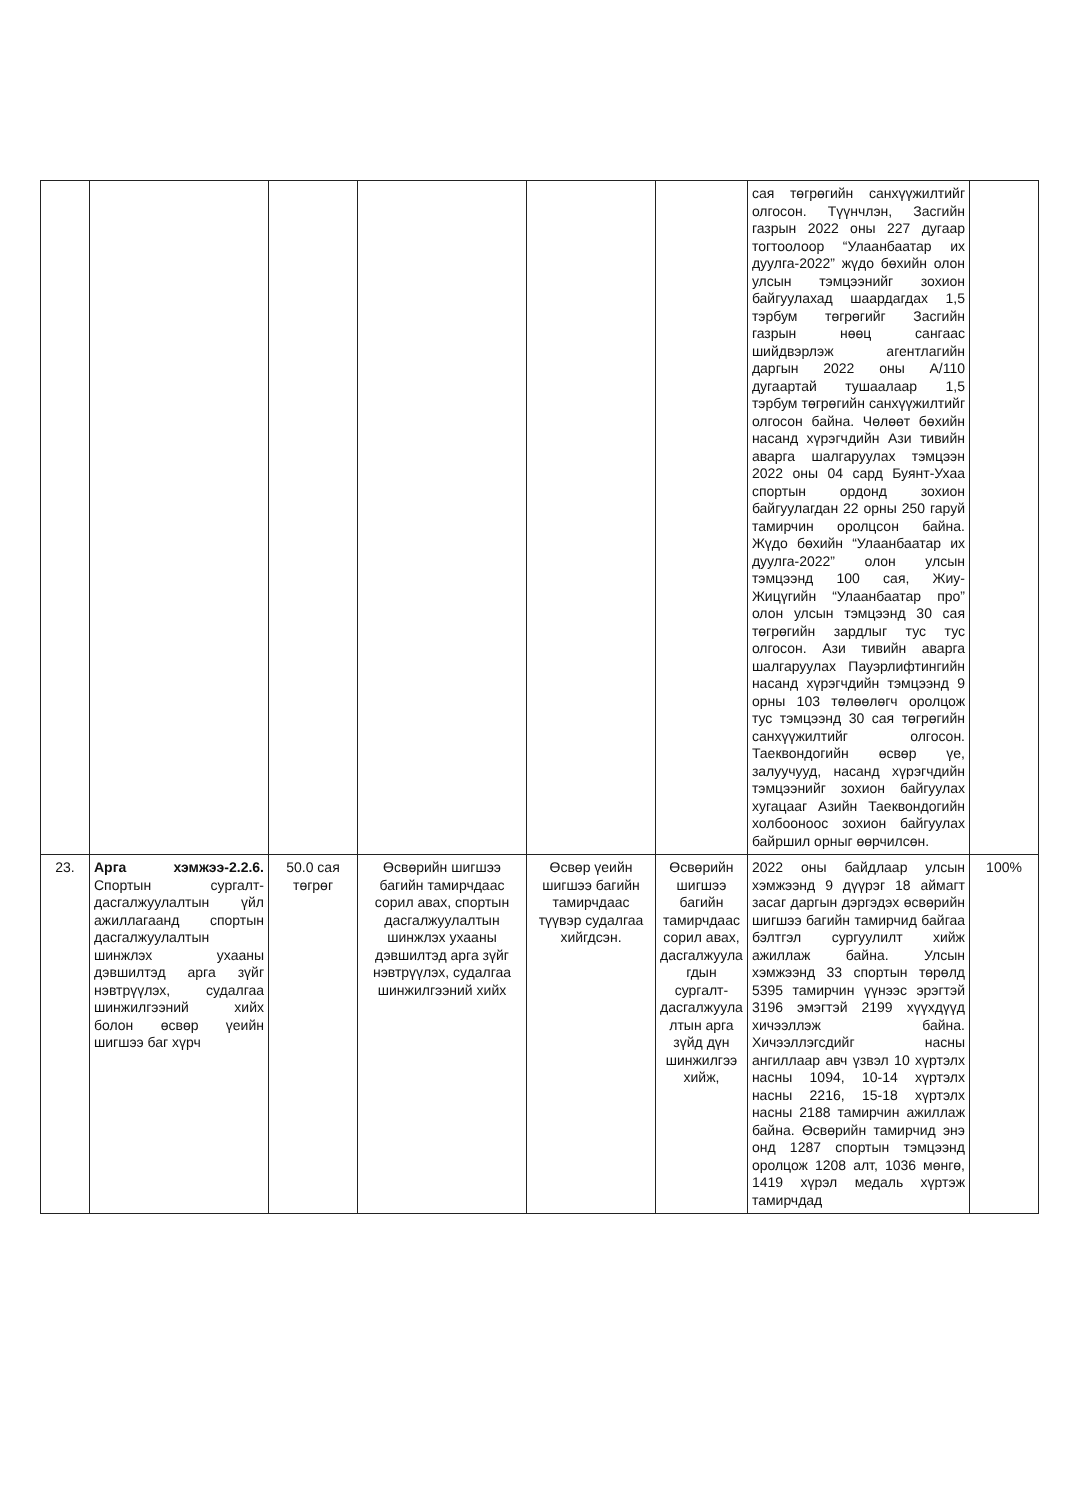| | | | | | | сая төгрөгийн санхүүжилтийг олгосон. Түүнчлэн, Засгийн газрын 2022 оны 227 дугаар тогтоолоор “Улаанбаатар их дуулга-2022” жүдо бөхийн олон улсын тэмцээнийг зохион байгуулахад шаардагдах 1,5 тэрбум төгрөгийг Засгийн газрын нөөц сангаас шийдвэрлэж агентлагийн даргын 2022 оны А/110 дугаартай тушаалаар 1,5 тэрбум төгрөгийн санхүүжилтийг олгосон байна. Чөлөөт бөхийн насанд хүрэгчдийн Ази тивийн аварга шалгаруулах тэмцээн 2022 оны 04 сард Буянт-Ухаа спортын ордонд зохион байгуулагдан 22 орны 250 гаруй тамирчин оролцсон байна. Жүдо бөхийн “Улаанбаатар их дуулга-2022” олон улсын тэмцээнд 100 сая, Жиу-Жицүгийн “Улаанбаатар про” олон улсын тэмцээнд 30 сая төгрөгийн зардлыг тус тус олгосон. Ази тивийн аварга шалгаруулах Пауэрлифтингийн насанд хүрэгчдийн тэмцээнд 9 орны 103 төлөөлөгч оролцож тус тэмцээнд 30 сая төгрөгийн санхүүжилтийг олгосон. Таеквондогийн өсвөр үе, залуучууд, насанд хүрэгчдийн тэмцээнийг зохион байгуулах хугацааг Азийн Таеквондогийн холбооноос зохион байгуулах байршил орныг өөрчилсөн. | |
| 23. | Арга хэмжээ-2.2.6. Спортын сургалт-дасгалжуулалтын үйл ажиллагаанд спортын дасгалжуулалтын шинжлэх ухааны дэвшилтэд арга зүйг нэвтрүүлэх, судалгаа шинжилгээний хийх болон өсвөр үеийн шигшээ баг хүрч | 50.0 сая төгрөг | Өсвөрийн шигшээ багийн тамирчдаас сорил авах, спортын дасгалжуулалтын шинжлэх ухааны дэвшилтэд арга зүйг нэвтрүүлэх, судалгаа шинжилгээний хийх | Өсвөр үеийн шигшээ багийн тамирчдаас түүвэр судалгаа хийгдсэн. | Өсвөрийн шигшээ багийн тамирчдаас сорил авах, дасгалжуула гдын сургалт-дасгалжуула лтын арга зүйд дүн шинжилгээ хийж, | 2022 оны байдлаар улсын хэмжээнд 9 дүүрэг 18 аймагт засаг даргын дэргэдэх өсвөрийн шигшээ багийн тамирчид байгаа бэлтгэл сургуулилт хийж ажиллаж байна. Улсын хэмжээнд 33 спортын төрөлд 5395 тамирчин үүнээс эрэгтэй 3196 эмэгтэй 2199 хүүхдүүд хичээллэж байна. Хичээллэгсдийг насны ангиллаар авч үзвэл 10 хүртэлх насны 1094, 10-14 хүртэлх насны 2216, 15-18 хүртэлх насны 2188 тамирчин ажиллаж байна. Өсвөрийн тамирчид энэ онд 1287 спортын тэмцээнд оролцож 1208 алт, 1036 мөнгө, 1419 хүрэл медаль хүртэж тамирчдад | 100% |